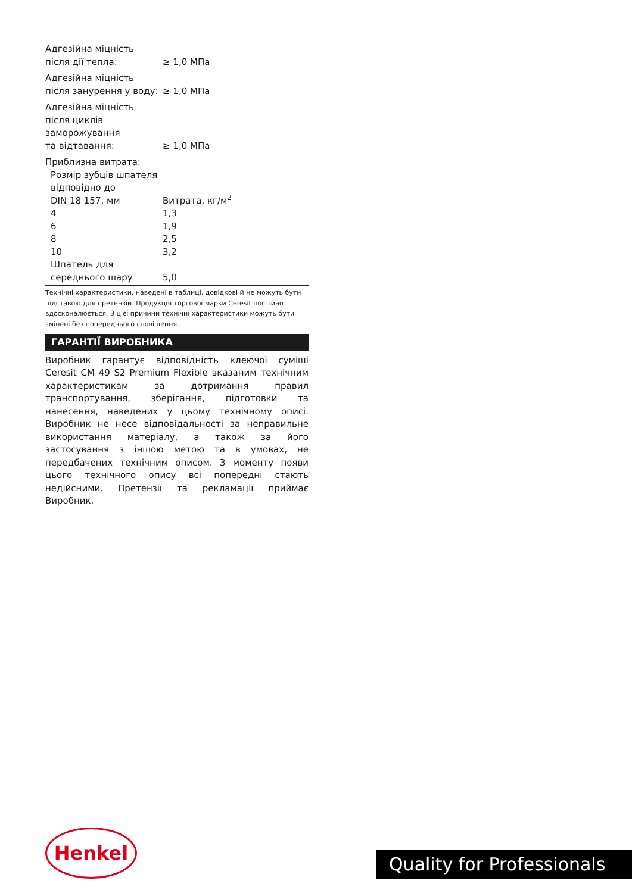| Адгезійна міцність після дії тепла: | ≥ 1,0 МПа |
| Адгезійна міцність після занурення у воду: | ≥ 1,0 МПа |
| Адгезійна міцність після циклів заморожування та відтавання: | ≥ 1,0 МПа |
| Приблизна витрата: | |
| Розмір зубців шпателя відповідно до DIN 18 157, мм | Витрата, кг/м<sup>2</sup> |
| 4 | 1,3 |
| 6 | 1,9 |
| 8 | 2,5 |
| 10 | 3,2 |
| Шпатель для середнього шару | 5,0 |
Технічні характеристики, наведені в таблиці, довідкові й не можуть бути підставою для претензій. Продукція торгової марки Ceresit постійно вдосконалюється. З цієї причини технічні характеристики можуть бути змінені без попереднього сповіщення.
ГАРАНТІЇ ВИРОБНИКА
Виробник гарантує відповідність клеючої суміші Ceresit CM 49 S2 Premium Flexible вказаним технічним характеристикам за дотримання правил транспортування, зберігання, підготовки та нанесення, наведених у цьому технічному описі. Виробник не несе відповідальності за неправильне використання матеріалу, а також за його застосування з іншою метою та в умовах, не передбачених технічним описом. З моменту появи цього технічного опису всі попередні стають недійсними. Претензії та рекламації приймає Виробник.
Henkel
Quality for Professionals